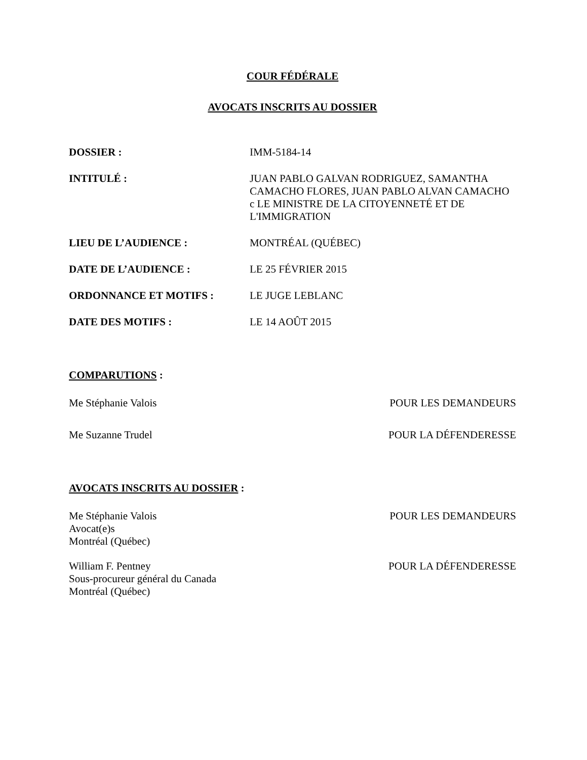COUR FÉDÉRALE
AVOCATS INSCRITS AU DOSSIER
DOSSIER : IMM-5184-14
INTITULÉ : JUAN PABLO GALVAN RODRIGUEZ, SAMANTHA CAMACHO FLORES, JUAN PABLO ALVAN CAMACHO c LE MINISTRE DE LA CITOYENNETÉ ET DE L'IMMIGRATION
LIEU DE L’AUDIENCE : MONTRÉAL (QUÉBEC)
DATE DE L’AUDIENCE : LE 25 FÉVRIER 2015
ORDONNANCE ET MOTIFS : LE JUGE LEBLANC
DATE DES MOTIFS : LE 14 AOÛT 2015
COMPARUTIONS :
Me Stéphanie Valois POUR LES DEMANDEURS
Me Suzanne Trudel POUR LA DÉFENDERESSE
AVOCATS INSCRITS AU DOSSIER :
Me Stéphanie Valois
Avocat(e)s
Montréal (Québec)
POUR LES DEMANDEURS
William F. Pentney
Sous-procureur général du Canada
Montréal (Québec)
POUR LA DÉFENDERESSE